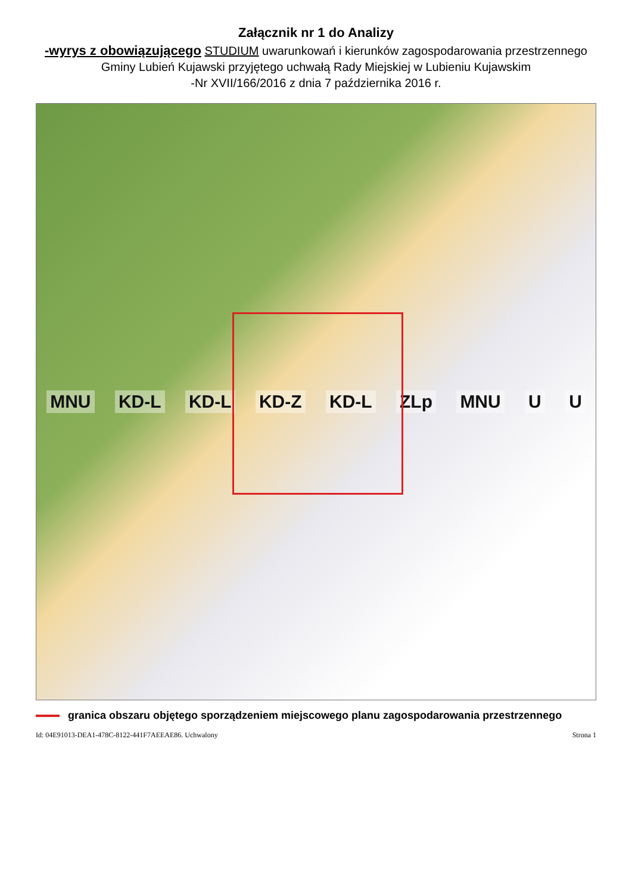Załącznik nr 1 do Analizy
-wyrys z obowiązującego STUDIUM uwarunkowań i kierunków zagospodarowania przestrzennego Gminy Lubień Kujawski przyjętego uchwałą Rady Miejskiej w Lubieniu Kujawskim
-Nr XVII/166/2016 z dnia 7 października 2016 r.
MNU KD-L KD-L KD-Z KD-L ZLp MNU U U
granica obszaru objętego sporządzeniem miejscowego planu zagospodarowania przestrzennego
Id: 04E91013-DEA1-478C-8122-441F7AEEAE86. Uchwalony Strona 1